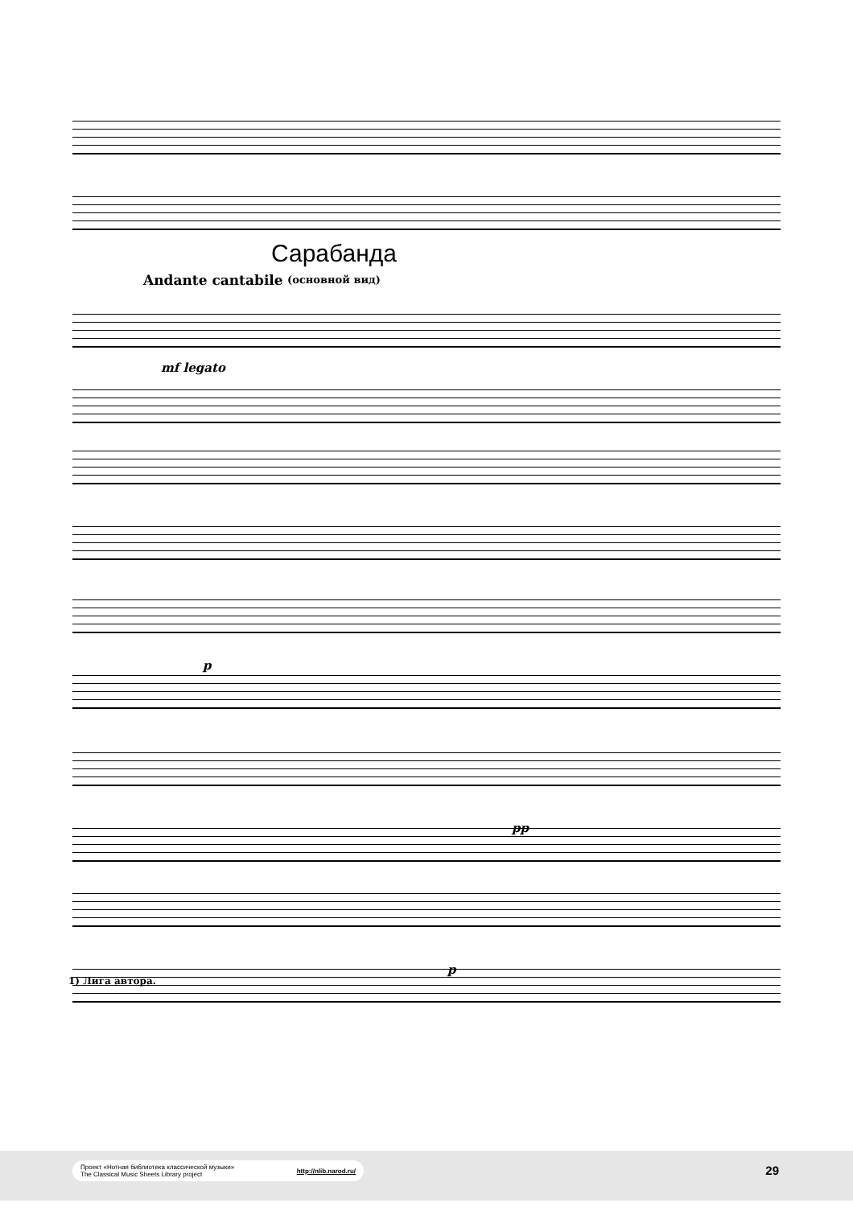Сарабанда
(основной вид) Andante cantabile
mf legato
p
pp
p
1) Лига автора.
Проект «Нотная библиотека классической музыки»
The Classical Music Sheets Library project http://nlib.narod.ru/
29